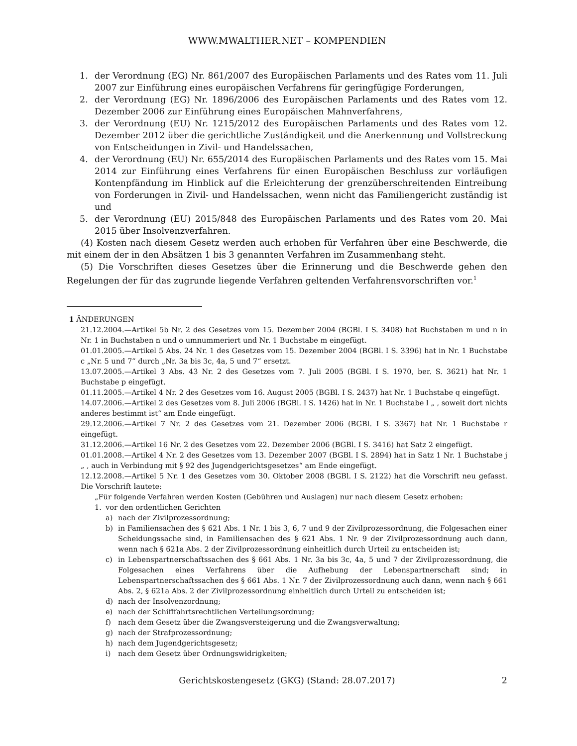WWW.MWALTHER.NET – KOMPENDIEN
1. der Verordnung (EG) Nr. 861/2007 des Europäischen Parlaments und des Rates vom 11. Juli 2007 zur Einführung eines europäischen Verfahrens für geringfügige Forderungen,
2. der Verordnung (EG) Nr. 1896/2006 des Europäischen Parlaments und des Rates vom 12. Dezember 2006 zur Einführung eines Europäischen Mahnverfahrens,
3. der Verordnung (EU) Nr. 1215/2012 des Europäischen Parlaments und des Rates vom 12. Dezember 2012 über die gerichtliche Zuständigkeit und die Anerkennung und Vollstreckung von Entscheidungen in Zivil- und Handelssachen,
4. der Verordnung (EU) Nr. 655/2014 des Europäischen Parlaments und des Rates vom 15. Mai 2014 zur Einführung eines Verfahrens für einen Europäischen Beschluss zur vorläufigen Kontenpfändung im Hinblick auf die Erleichterung der grenzüberschreitenden Eintreibung von Forderungen in Zivil- und Handelssachen, wenn nicht das Familiengericht zuständig ist und
5. der Verordnung (EU) 2015/848 des Europäischen Parlaments und des Rates vom 20. Mai 2015 über Insolvenzverfahren.
(4) Kosten nach diesem Gesetz werden auch erhoben für Verfahren über eine Beschwerde, die mit einem der in den Absätzen 1 bis 3 genannten Verfahren im Zusammenhang steht.
(5) Die Vorschriften dieses Gesetzes über die Erinnerung und die Beschwerde gehen den Regelungen der für das zugrunde liegende Verfahren geltenden Verfahrensvorschriften vor.<sup>1</sup>
1 ÄNDERUNGEN
21.12.2004.—Artikel 5b Nr. 2 des Gesetzes vom 15. Dezember 2004 (BGBl. I S. 3408) hat Buchstaben m und n in Nr. 1 in Buchstaben n und o umnummeriert und Nr. 1 Buchstabe m eingefügt.
01.01.2005.—Artikel 5 Abs. 24 Nr. 1 des Gesetzes vom 15. Dezember 2004 (BGBl. I S. 3396) hat in Nr. 1 Buchstabe c „Nr. 5 und 7“ durch „Nr. 3a bis 3c, 4a, 5 und 7“ ersetzt.
13.07.2005.—Artikel 3 Abs. 43 Nr. 2 des Gesetzes vom 7. Juli 2005 (BGBl. I S. 1970, ber. S. 3621) hat Nr. 1 Buchstabe p eingefügt.
01.11.2005.—Artikel 4 Nr. 2 des Gesetzes vom 16. August 2005 (BGBl. I S. 2437) hat Nr. 1 Buchstabe q eingefügt.
14.07.2006.—Artikel 2 des Gesetzes vom 8. Juli 2006 (BGBl. I S. 1426) hat in Nr. 1 Buchstabe l „ , soweit dort nichts anderes bestimmt ist“ am Ende eingefügt.
29.12.2006.—Artikel 7 Nr. 2 des Gesetzes vom 21. Dezember 2006 (BGBl. I S. 3367) hat Nr. 1 Buchstabe r eingefügt.
31.12.2006.—Artikel 16 Nr. 2 des Gesetzes vom 22. Dezember 2006 (BGBl. I S. 3416) hat Satz 2 eingefügt.
01.01.2008.—Artikel 4 Nr. 2 des Gesetzes vom 13. Dezember 2007 (BGBl. I S. 2894) hat in Satz 1 Nr. 1 Buchstabe j „ , auch in Verbindung mit § 92 des Jugendgerichtsgesetzes“ am Ende eingefügt.
12.12.2008.—Artikel 5 Nr. 1 des Gesetzes vom 30. Oktober 2008 (BGBl. I S. 2122) hat die Vorschrift neu gefasst. Die Vorschrift lautete:
„Für folgende Verfahren werden Kosten (Gebühren und Auslagen) nur nach diesem Gesetz erhoben:
1. vor den ordentlichen Gerichten
a) nach der Zivilprozessordnung;
b) in Familiensachen des § 621 Abs. 1 Nr. 1 bis 3, 6, 7 und 9 der Zivilprozessordnung, die Folgesachen einer Scheidungssache sind, in Familiensachen des § 621 Abs. 1 Nr. 9 der Zivilprozessordnung auch dann, wenn nach § 621a Abs. 2 der Zivilprozessordnung einheitlich durch Urteil zu entscheiden ist;
c) in Lebenspartnerschaftssachen des § 661 Abs. 1 Nr. 3a bis 3c, 4a, 5 und 7 der Zivilprozessordnung, die Folgesachen eines Verfahrens über die Aufhebung der Lebenspartnerschaft sind; in Lebenspartnerschaftssachen des § 661 Abs. 1 Nr. 7 der Zivilprozessordnung auch dann, wenn nach § 661 Abs. 2, § 621a Abs. 2 der Zivilprozessordnung einheitlich durch Urteil zu entscheiden ist;
d) nach der Insolvenzordnung;
e) nach der Schifffahrtsrechtlichen Verteilungsordnung;
f) nach dem Gesetz über die Zwangsversteigerung und die Zwangsverwaltung;
g) nach der Strafprozessordnung;
h) nach dem Jugendgerichtsgesetz;
i) nach dem Gesetz über Ordnungswidrigkeiten;
Gerichtskostengesetz (GKG) (Stand: 28.07.2017) 2